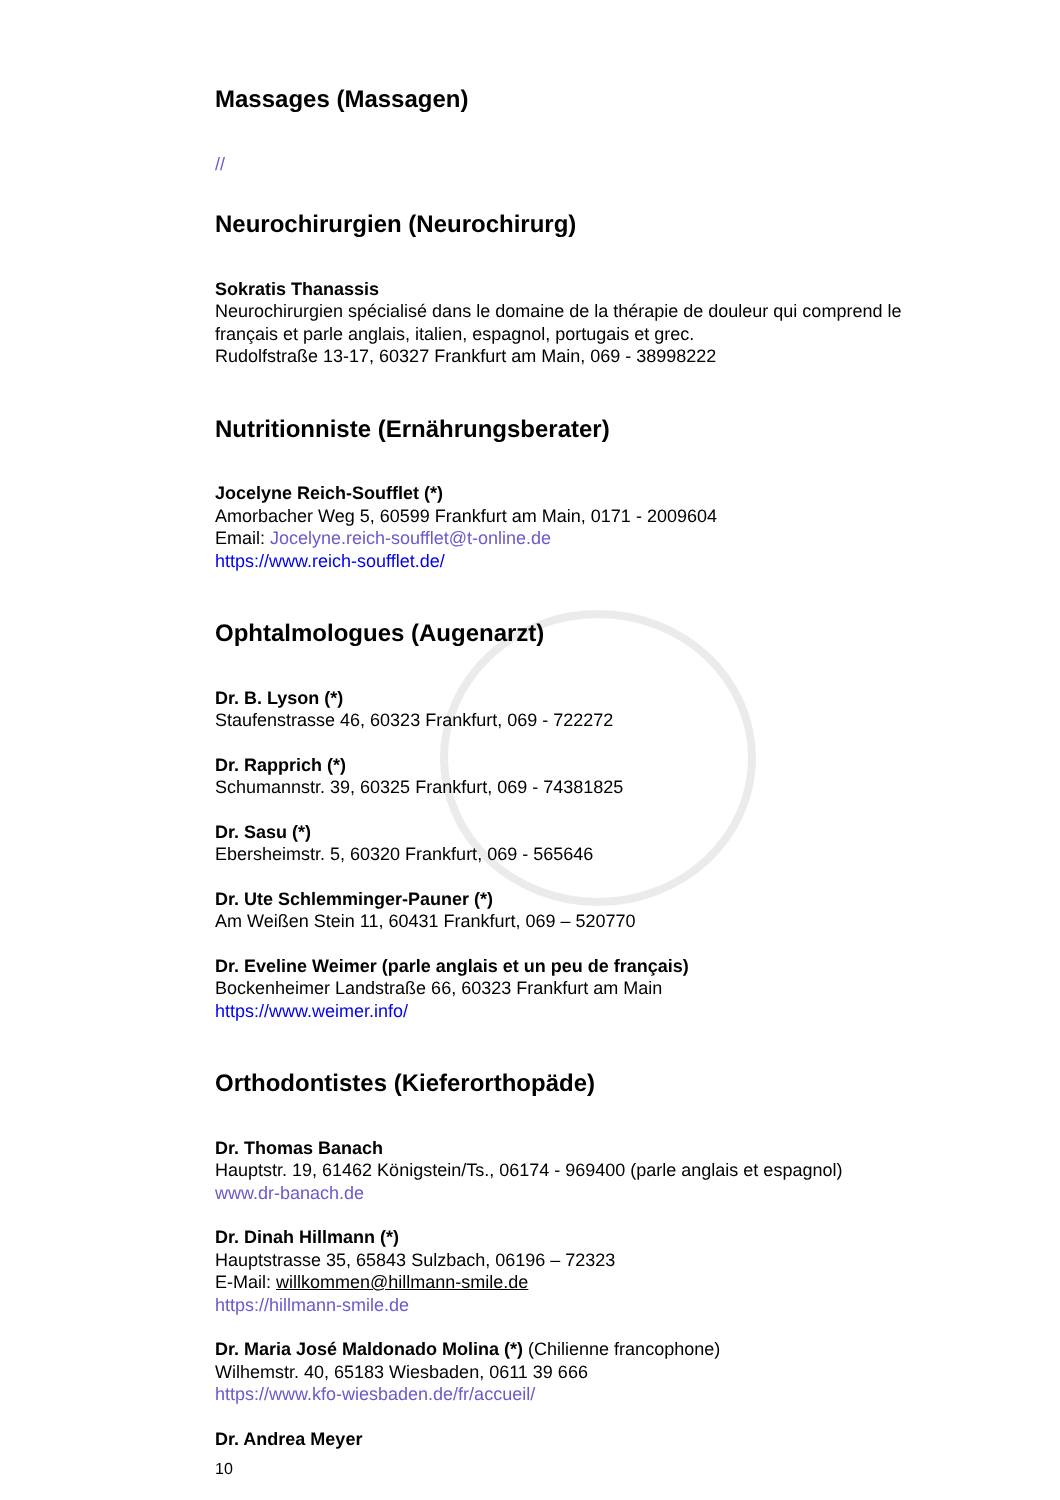Massages (Massagen)
//
Neurochirurgien (Neurochirurg)
Sokratis Thanassis
Neurochirurgien spécialisé dans le domaine de la thérapie de douleur qui comprend le français et parle anglais, italien, espagnol, portugais et grec.
Rudolfstraße 13-17, 60327 Frankfurt am Main, 069 - 38998222
Nutritionniste (Ernährungsberater)
Jocelyne Reich-Soufflet (*)
Amorbacher Weg 5, 60599 Frankfurt am Main, 0171 - 2009604
Email: Jocelyne.reich-soufflet@t-online.de
https://www.reich-soufflet.de/
Ophtalmologues (Augenarzt)
Dr. B. Lyson (*)
Staufenstrasse 46, 60323 Frankfurt, 069 - 722272
Dr. Rapprich (*)
Schumannstr. 39, 60325 Frankfurt, 069 - 74381825
Dr. Sasu (*)
Ebersheimstr. 5, 60320 Frankfurt, 069 - 565646
Dr. Ute Schlemminger-Pauner (*)
Am Weißen Stein 11, 60431 Frankfurt, 069 – 520770
Dr. Eveline Weimer (parle anglais et un peu de français)
Bockenheimer Landstraße 66, 60323 Frankfurt am Main
https://www.weimer.info/
Orthodontistes (Kieferorthopäde)
Dr. Thomas Banach
Hauptstr. 19, 61462 Königstein/Ts., 06174 - 969400 (parle anglais et espagnol)
www.dr-banach.de
Dr. Dinah Hillmann (*)
Hauptstrasse 35, 65843 Sulzbach, 06196 – 72323
E-Mail: willkommen@hillmann-smile.de
https://hillmann-smile.de
Dr. Maria José Maldonado Molina (*) (Chilienne francophone)
Wilhemstr. 40, 65183 Wiesbaden, 0611 39 666
https://www.kfo-wiesbaden.de/fr/accueil/
Dr. Andrea Meyer
10